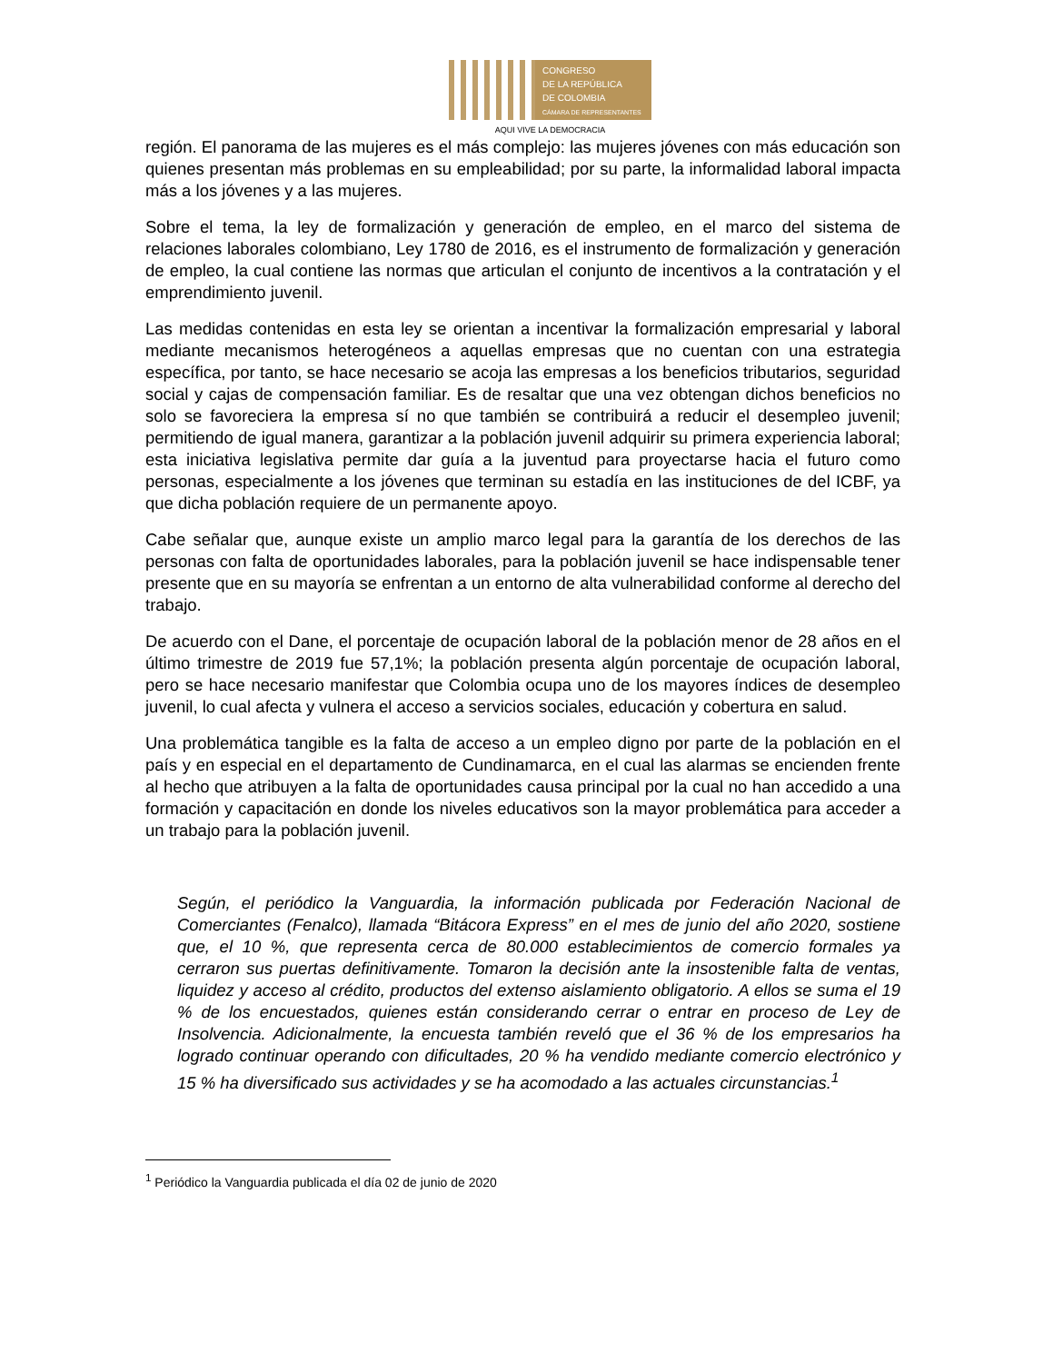CONGRESO
DE LA REPÚBLICA
DE COLOMBIA
CÁMARA DE REPRESENTANTES
AQUI VIVE LA DEMOCRACIA
región. El panorama de las mujeres es el más complejo: las mujeres jóvenes con más educación son quienes presentan más problemas en su empleabilidad; por su parte, la informalidad laboral impacta más a los jóvenes y a las mujeres.
Sobre el tema, la ley de formalización y generación de empleo, en el marco del sistema de relaciones laborales colombiano, Ley 1780 de 2016, es el instrumento de formalización y generación de empleo, la cual contiene las normas que articulan el conjunto de incentivos a la contratación y el emprendimiento juvenil.
Las medidas contenidas en esta ley se orientan a incentivar la formalización empresarial y laboral mediante mecanismos heterogéneos a aquellas empresas que no cuentan con una estrategia específica, por tanto, se hace necesario se acoja las empresas a los beneficios tributarios, seguridad social y cajas de compensación familiar. Es de resaltar que una vez obtengan dichos beneficios no solo se favoreciera la empresa sí no que también se contribuirá a reducir el desempleo juvenil; permitiendo de igual manera, garantizar a la población juvenil adquirir su primera experiencia laboral; esta iniciativa legislativa permite dar guía a la juventud para proyectarse hacia el futuro como personas, especialmente a los jóvenes que terminan su estadía en las instituciones de del ICBF, ya que dicha población requiere de un permanente apoyo.
Cabe señalar que, aunque existe un amplio marco legal para la garantía de los derechos de las personas con falta de oportunidades laborales, para la población juvenil se hace indispensable tener presente que en su mayoría se enfrentan a un entorno de alta vulnerabilidad conforme al derecho del trabajo.
De acuerdo con el Dane, el porcentaje de ocupación laboral de la población menor de 28 años en el último trimestre de 2019 fue 57,1%; la población presenta algún porcentaje de ocupación laboral, pero se hace necesario manifestar que Colombia ocupa uno de los mayores índices de desempleo juvenil, lo cual afecta y vulnera el acceso a servicios sociales, educación y cobertura en salud.
Una problemática tangible es la falta de acceso a un empleo digno por parte de la población en el país y en especial en el departamento de Cundinamarca, en el cual las alarmas se encienden frente al hecho que atribuyen a la falta de oportunidades causa principal por la cual no han accedido a una formación y capacitación en donde los niveles educativos son la mayor problemática para acceder a un trabajo para la población juvenil.
Según, el periódico la Vanguardia, la información publicada por Federación Nacional de Comerciantes (Fenalco), llamada “Bitácora Express” en el mes de junio del año 2020, sostiene que, el 10 %, que representa cerca de 80.000 establecimientos de comercio formales ya cerraron sus puertas definitivamente. Tomaron la decisión ante la insostenible falta de ventas, liquidez y acceso al crédito, productos del extenso aislamiento obligatorio. A ellos se suma el 19 % de los encuestados, quienes están considerando cerrar o entrar en proceso de Ley de Insolvencia. Adicionalmente, la encuesta también reveló que el 36 % de los empresarios ha logrado continuar operando con dificultades, 20 % ha vendido mediante comercio electrónico y 15 % ha diversificado sus actividades y se ha acomodado a las actuales circunstancias.<sup>1</sup>
<sup>1</sup> Periódico la Vanguardia publicada el día 02 de junio de 2020